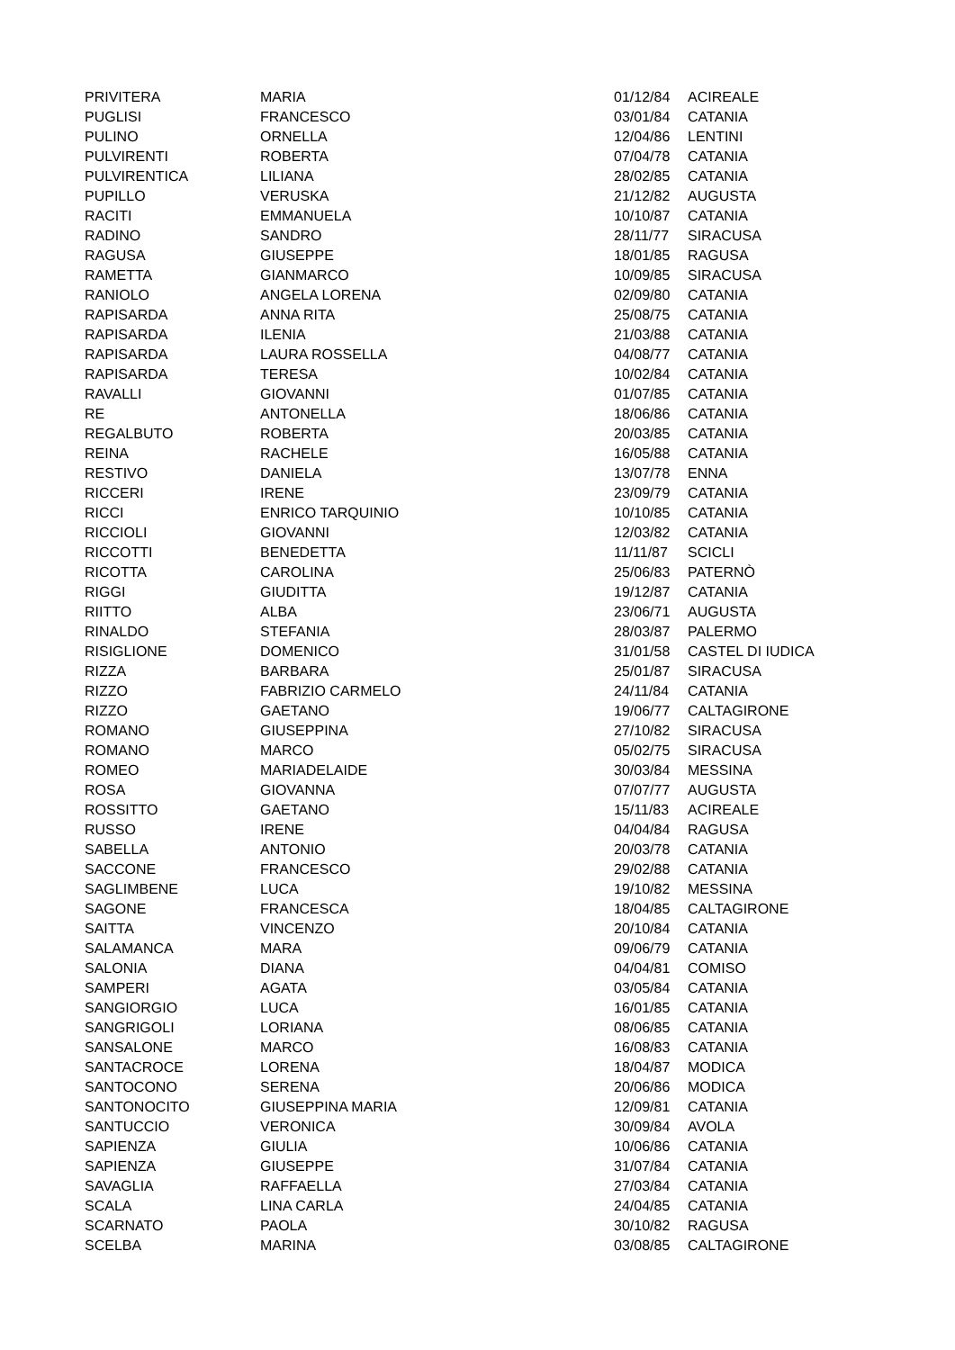| PRIVITERA | MARIA | 01/12/84 | ACIREALE |
| PUGLISI | FRANCESCO | 03/01/84 | CATANIA |
| PULINO | ORNELLA | 12/04/86 | LENTINI |
| PULVIRENTI | ROBERTA | 07/04/78 | CATANIA |
| PULVIRENTICA | LILIANA | 28/02/85 | CATANIA |
| PUPILLO | VERUSKA | 21/12/82 | AUGUSTA |
| RACITI | EMMANUELA | 10/10/87 | CATANIA |
| RADINO | SANDRO | 28/11/77 | SIRACUSA |
| RAGUSA | GIUSEPPE | 18/01/85 | RAGUSA |
| RAMETTA | GIANMARCO | 10/09/85 | SIRACUSA |
| RANIOLO | ANGELA LORENA | 02/09/80 | CATANIA |
| RAPISARDA | ANNA RITA | 25/08/75 | CATANIA |
| RAPISARDA | ILENIA | 21/03/88 | CATANIA |
| RAPISARDA | LAURA ROSSELLA | 04/08/77 | CATANIA |
| RAPISARDA | TERESA | 10/02/84 | CATANIA |
| RAVALLI | GIOVANNI | 01/07/85 | CATANIA |
| RE | ANTONELLA | 18/06/86 | CATANIA |
| REGALBUTO | ROBERTA | 20/03/85 | CATANIA |
| REINA | RACHELE | 16/05/88 | CATANIA |
| RESTIVO | DANIELA | 13/07/78 | ENNA |
| RICCERI | IRENE | 23/09/79 | CATANIA |
| RICCI | ENRICO TARQUINIO | 10/10/85 | CATANIA |
| RICCIOLI | GIOVANNI | 12/03/82 | CATANIA |
| RICCOTTI | BENEDETTA | 11/11/87 | SCICLI |
| RICOTTA | CAROLINA | 25/06/83 | PATERNÒ |
| RIGGI | GIUDITTA | 19/12/87 | CATANIA |
| RIITTO | ALBA | 23/06/71 | AUGUSTA |
| RINALDO | STEFANIA | 28/03/87 | PALERMO |
| RISIGLIONE | DOMENICO | 31/01/58 | CASTEL DI IUDICA |
| RIZZA | BARBARA | 25/01/87 | SIRACUSA |
| RIZZO | FABRIZIO CARMELO | 24/11/84 | CATANIA |
| RIZZO | GAETANO | 19/06/77 | CALTAGIRONE |
| ROMANO | GIUSEPPINA | 27/10/82 | SIRACUSA |
| ROMANO | MARCO | 05/02/75 | SIRACUSA |
| ROMEO | MARIADELAIDE | 30/03/84 | MESSINA |
| ROSA | GIOVANNA | 07/07/77 | AUGUSTA |
| ROSSITTO | GAETANO | 15/11/83 | ACIREALE |
| RUSSO | IRENE | 04/04/84 | RAGUSA |
| SABELLA | ANTONIO | 20/03/78 | CATANIA |
| SACCONE | FRANCESCO | 29/02/88 | CATANIA |
| SAGLIMBENE | LUCA | 19/10/82 | MESSINA |
| SAGONE | FRANCESCA | 18/04/85 | CALTAGIRONE |
| SAITTA | VINCENZO | 20/10/84 | CATANIA |
| SALAMANCA | MARA | 09/06/79 | CATANIA |
| SALONIA | DIANA | 04/04/81 | COMISO |
| SAMPERI | AGATA | 03/05/84 | CATANIA |
| SANGIORGIO | LUCA | 16/01/85 | CATANIA |
| SANGRIGOLI | LORIANA | 08/06/85 | CATANIA |
| SANSALONE | MARCO | 16/08/83 | CATANIA |
| SANTACROCE | LORENA | 18/04/87 | MODICA |
| SANTOCONO | SERENA | 20/06/86 | MODICA |
| SANTONOCITO | GIUSEPPINA MARIA | 12/09/81 | CATANIA |
| SANTUCCIO | VERONICA | 30/09/84 | AVOLA |
| SAPIENZA | GIULIA | 10/06/86 | CATANIA |
| SAPIENZA | GIUSEPPE | 31/07/84 | CATANIA |
| SAVAGLIA | RAFFAELLA | 27/03/84 | CATANIA |
| SCALA | LINA CARLA | 24/04/85 | CATANIA |
| SCARNATO | PAOLA | 30/10/82 | RAGUSA |
| SCELBA | MARINA | 03/08/85 | CALTAGIRONE |